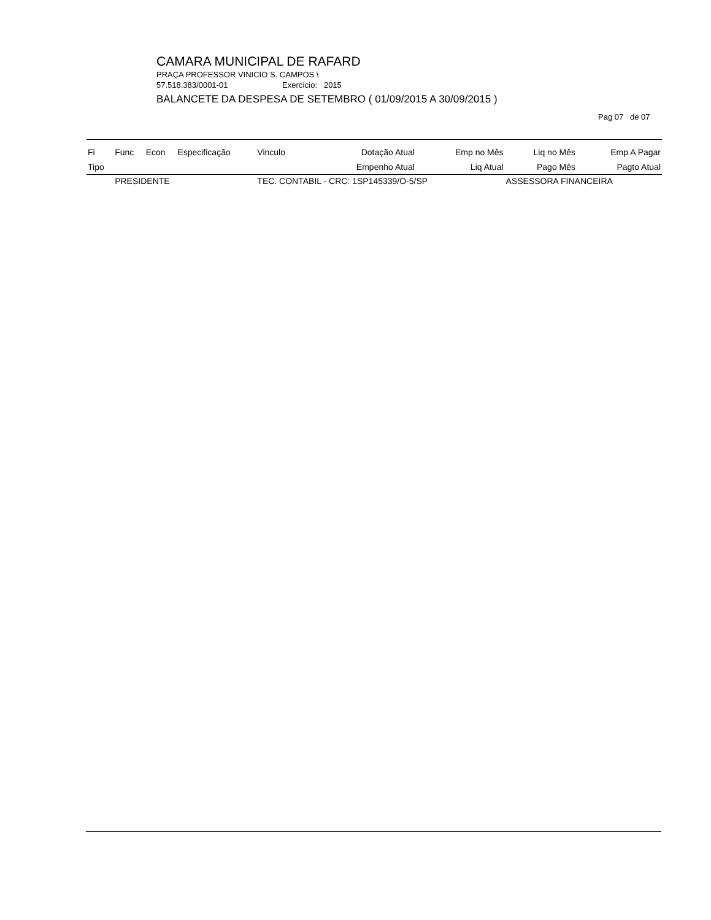CAMARA MUNICIPAL DE RAFARD
PRAÇA PROFESSOR VINICIO S. CAMPOS \
57.518.383/0001-01 Exercício: 2015
BALANCETE DA DESPESA DE SETEMBRO ( 01/09/2015 A 30/09/2015 )
Pag 07 de 07
| Fi | Func | Econ | Especificação | Vinculo | Dotação Atual | Emp no Mês | Liq no Mês | Emp A Pagar |
| --- | --- | --- | --- | --- | --- | --- | --- | --- |
| Tipo | | | | | Empenho Atual | Liq Atual | Pago Mês | Pagto Atual |
| | PRESIDENTE | | | TEC. CONTABIL - CRC: 1SP145339/O-5/SP | | | ASSESSORA FINANCEIRA | |